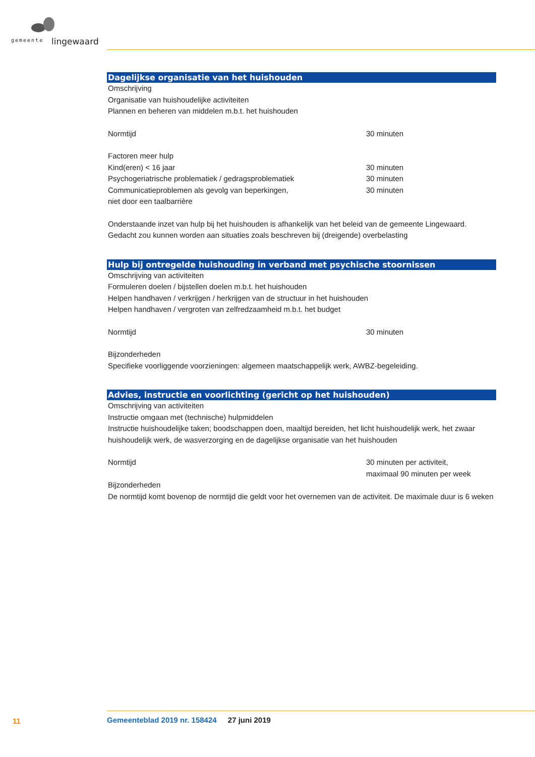gemeente lingewaard
Dagelijkse organisatie van het huishouden
Omschrijving
Organisatie van huishoudelijke activiteiten
Plannen en beheren van middelen m.b.t. het huishouden
Normtijd 30 minuten
Factoren meer hulp
Kind(eren) < 16 jaar 30 minuten
Psychogeriatrische problematiek / gedragsproblematiek 30 minuten
Communicatieproblemen als gevolg van beperkingen,
niet door een taalbarrière
30 minuten
Onderstaande inzet van hulp bij het huishouden is afhankelijk van het beleid van de gemeente Lingewaard.
Gedacht zou kunnen worden aan situaties zoals beschreven bij (dreigende) overbelasting
Hulp bij ontregelde huishouding in verband met psychische stoornissen
Omschrijving van activiteiten
Formuleren doelen / bijstellen doelen m.b.t. het huishouden
Helpen handhaven / verkrijgen / herkrijgen van de structuur in het huishouden
Helpen handhaven / vergroten van zelfredzaamheid m.b.t. het budget
Normtijd 30 minuten
Bijzonderheden
Specifieke voorliggende voorzieningen: algemeen maatschappelijk werk, AWBZ-begeleiding.
Advies, instructie en voorlichting (gericht op het huishouden)
Omschrijving van activiteiten
Instructie omgaan met (technische) hulpmiddelen
Instructie huishoudelijke taken; boodschappen doen, maaltijd bereiden, het licht huishoudelijk werk, het zwaar huishoudelijk werk, de wasverzorging en de dagelijkse organisatie van het huishouden
Normtijd 30 minuten per activiteit,
maximaal 90 minuten per week
Bijzonderheden
De normtijd komt bovenop de normtijd die geldt voor het overnemen van de activiteit. De maximale duur is 6 weken
11
Gemeenteblad 2019 nr. 158424 27 juni 2019